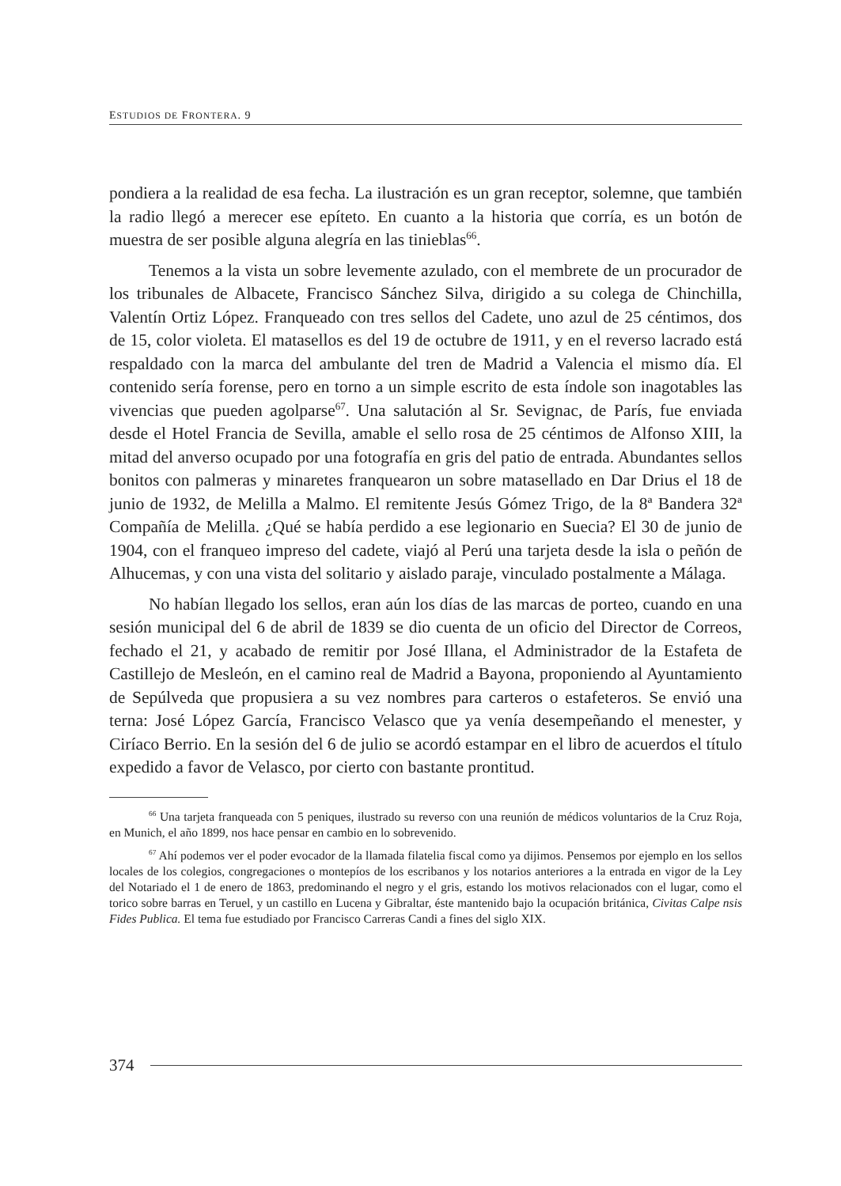ESTUDIOS DE FRONTERA. 9
pondiera a la realidad de esa fecha. La ilustración es un gran receptor, solemne, que también la radio llegó a merecer ese epíteto. En cuanto a la historia que corría, es un botón de muestra de ser posible alguna alegría en las tinieblas<sup>66</sup>.
Tenemos a la vista un sobre levemente azulado, con el membrete de un procurador de los tribunales de Albacete, Francisco Sánchez Silva, dirigido a su colega de Chinchilla, Valentín Ortiz López. Franqueado con tres sellos del Cadete, uno azul de 25 céntimos, dos de 15, color violeta. El matasellos es del 19 de octubre de 1911, y en el reverso lacrado está respaldado con la marca del ambulante del tren de Madrid a Valencia el mismo día. El contenido sería forense, pero en torno a un simple escrito de esta índole son inagotables las vivencias que pueden agolparse<sup>67</sup>. Una salutación al Sr. Sevignac, de París, fue enviada desde el Hotel Francia de Sevilla, amable el sello rosa de 25 céntimos de Alfonso XIII, la mitad del anverso ocupado por una fotografía en gris del patio de entrada. Abundantes sellos bonitos con palmeras y minaretes franquearon un sobre matasellado en Dar Drius el 18 de junio de 1932, de Melilla a Malmo. El remitente Jesús Gómez Trigo, de la 8ª Bandera 32ª Compañía de Melilla. ¿Qué se había perdido a ese legionario en Suecia? El 30 de junio de 1904, con el franqueo impreso del cadete, viajó al Perú una tarjeta desde la isla o peñón de Alhucemas, y con una vista del solitario y aislado paraje, vinculado postalmente a Málaga.
No habían llegado los sellos, eran aún los días de las marcas de porteo, cuando en una sesión municipal del 6 de abril de 1839 se dio cuenta de un oficio del Director de Correos, fechado el 21, y acabado de remitir por José Illana, el Administrador de la Estafeta de Castillejo de Mesleón, en el camino real de Madrid a Bayona, proponiendo al Ayuntamiento de Sepúlveda que propusiera a su vez nombres para carteros o estafeteros. Se envió una terna: José López García, Francisco Velasco que ya venía desempeñando el menester, y Ciríaco Berrio. En la sesión del 6 de julio se acordó estampar en el libro de acuerdos el título expedido a favor de Velasco, por cierto con bastante prontitud.
<sup>66</sup> Una tarjeta franqueada con 5 peniques, ilustrado su reverso con una reunión de médicos voluntarios de la Cruz Roja, en Munich, el año 1899, nos hace pensar en cambio en lo sobrevenido.
<sup>67</sup> Ahí podemos ver el poder evocador de la llamada filatelia fiscal como ya dijimos. Pensemos por ejemplo en los sellos locales de los colegios, congregaciones o montepíos de los escribanos y los notarios anteriores a la entrada en vigor de la Ley del Notariado el 1 de enero de 1863, predominando el negro y el gris, estando los motivos relacionados con el lugar, como el torico sobre barras en Teruel, y un castillo en Lucena y Gibraltar, éste mantenido bajo la ocupación británica, Civitas Calpe nsis Fides Publica. El tema fue estudiado por Francisco Carreras Candi a fines del siglo XIX.
374